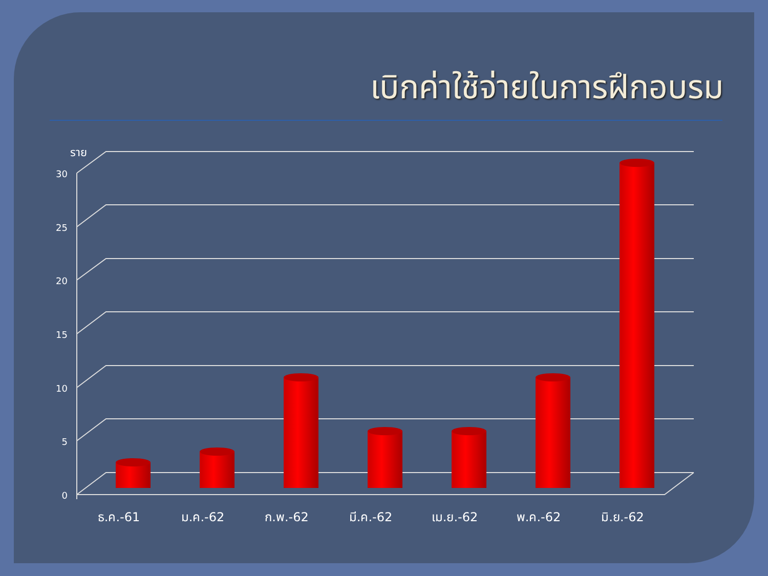เบิกค่าใช้จ่ายในการฝึกอบรม
ราย
30
25
20
15
10
5
0
ธ.ค.-61
ม.ค.-62
ก.พ.-62
มี.ค.-62
เม.ย.-62
พ.ค.-62
มิ.ย.-62